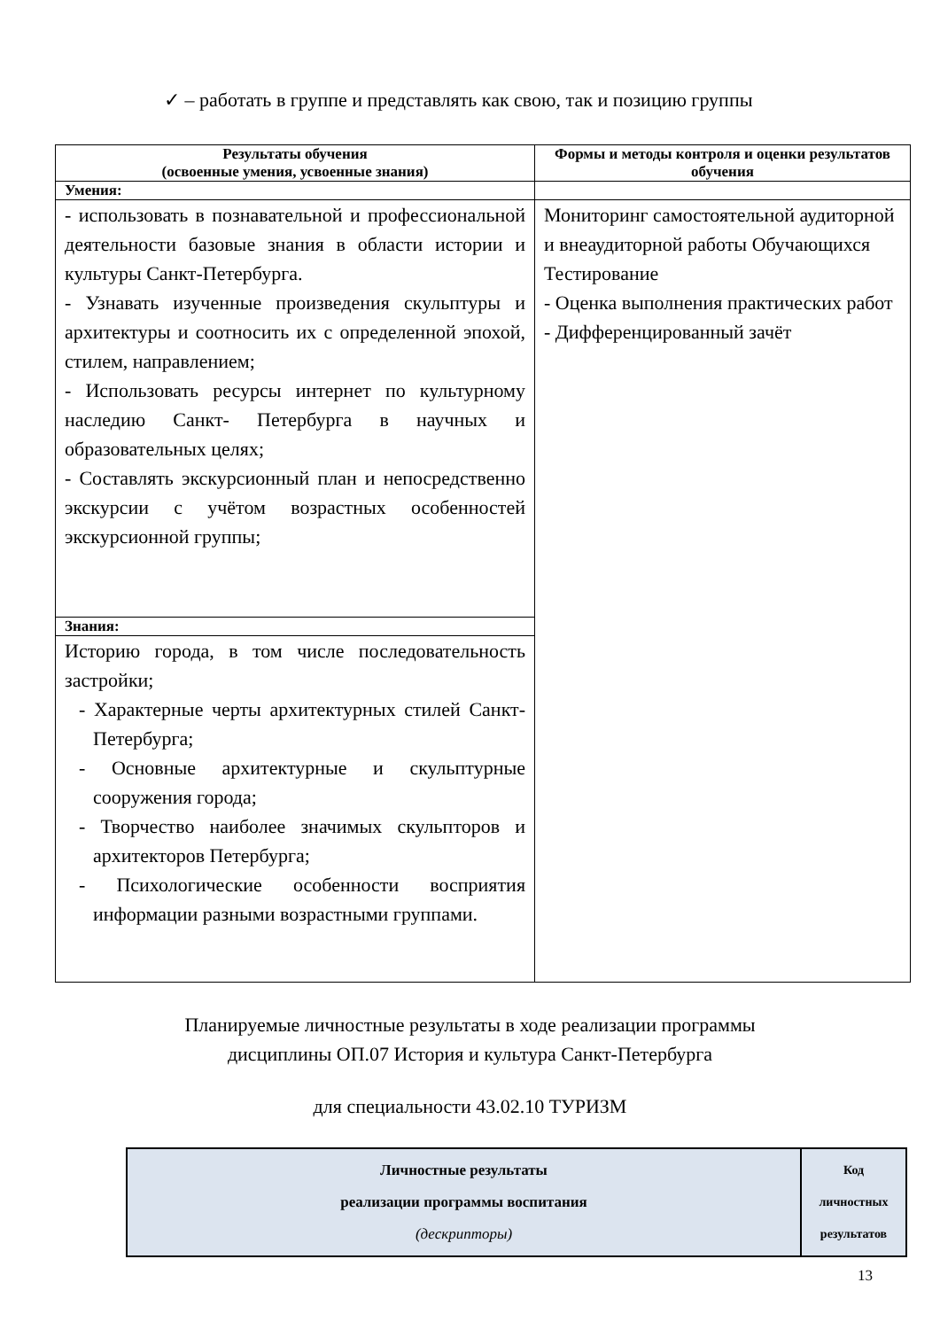✓ – работать в группе и представлять как свою, так и позицию группы
| Результаты обучения (освоенные умения, усвоенные знания) | Формы и методы контроля и оценки результатов обучения |
| --- | --- |
| Умения: | |
| - использовать в познавательной и профессиональной деятельности базовые знания в области истории и культуры Санкт-Петербурга. - Узнавать изученные произведения скульптуры и архитектуры и соотносить их с определенной эпохой, стилем, направлением; - Использовать ресурсы интернет по культурному наследию Санкт- Петербурга в научных и образовательных целях; - Составлять экскурсионный план и непосредственно экскурсии с учётом возрастных особенностей экскурсионной группы; | Мониторинг самостоятельной аудиторной и внеаудиторной работы Обучающихся Тестирование - Оценка выполнения практических работ - Дифференцированный зачёт |
| Знания: | |
| Историю города, в том числе последовательность застройки; - Характерные черты архитектурных стилей Санкт- Петербурга; - Основные архитектурные и скульптурные сооружения города; - Творчество наиболее значимых скульпторов и архитекторов Петербурга; - Психологические особенности восприятия информации разными возрастными группами. | |
Планируемые личностные результаты в ходе реализации программы
дисциплины ОП.07 История и культура Санкт-Петербурга
для специальности 43.02.10 ТУРИЗМ
| Личностные результаты реализации программы воспитания (дескрипторы) | Код личностных результатов |
13